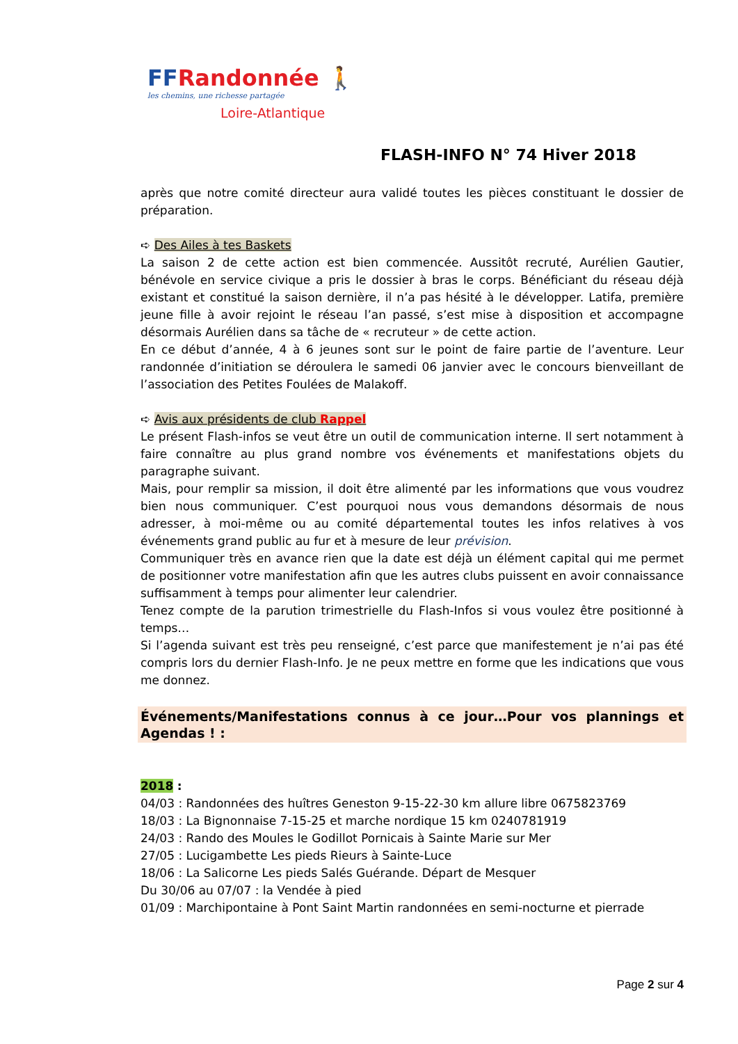FFRandonnée 🚶
les chemins, une richesse partagée
Loire-Atlantique
FLASH-INFO N° 74 Hiver 2018
après que notre comité directeur aura validé toutes les pièces constituant le dossier de préparation.
➪ Des Ailes à tes Baskets
La saison 2 de cette action est bien commencée. Aussitôt recruté, Aurélien Gautier, bénévole en service civique a pris le dossier à bras le corps. Bénéficiant du réseau déjà existant et constitué la saison dernière, il n’a pas hésité à le développer. Latifa, première jeune fille à avoir rejoint le réseau l’an passé, s’est mise à disposition et accompagne désormais Aurélien dans sa tâche de « recruteur » de cette action.
En ce début d’année, 4 à 6 jeunes sont sur le point de faire partie de l’aventure. Leur randonnée d’initiation se déroulera le samedi 06 janvier avec le concours bienveillant de l’association des Petites Foulées de Malakoff.
➪ Avis aux présidents de club Rappel
Le présent Flash-infos se veut être un outil de communication interne. Il sert notamment à faire connaître au plus grand nombre vos événements et manifestations objets du paragraphe suivant.
Mais, pour remplir sa mission, il doit être alimenté par les informations que vous voudrez bien nous communiquer. C’est pourquoi nous vous demandons désormais de nous adresser, à moi-même ou au comité départemental toutes les infos relatives à vos événements grand public au fur et à mesure de leur prévision.
Communiquer très en avance rien que la date est déjà un élément capital qui me permet de positionner votre manifestation afin que les autres clubs puissent en avoir connaissance suffisamment à temps pour alimenter leur calendrier.
Tenez compte de la parution trimestrielle du Flash-Infos si vous voulez être positionné à temps…
Si l’agenda suivant est très peu renseigné, c’est parce que manifestement je n’ai pas été compris lors du dernier Flash-Info. Je ne peux mettre en forme que les indications que vous me donnez.
Événements/Manifestations connus à ce jour…Pour vos plannings et Agendas ! :
2018 :
04/03 : Randonnées des huîtres Geneston 9-15-22-30 km allure libre 0675823769
18/03 : La Bignonnaise 7-15-25 et marche nordique 15 km 0240781919
24/03 : Rando des Moules le Godillot Pornicais à Sainte Marie sur Mer
27/05 : Lucigambette Les pieds Rieurs à Sainte-Luce
18/06 : La Salicorne Les pieds Salés Guérande. Départ de Mesquer
Du 30/06 au 07/07 : la Vendée à pied
01/09 : Marchipontaine à Pont Saint Martin randonnées en semi-nocturne et pierrade
Page 2 sur 4